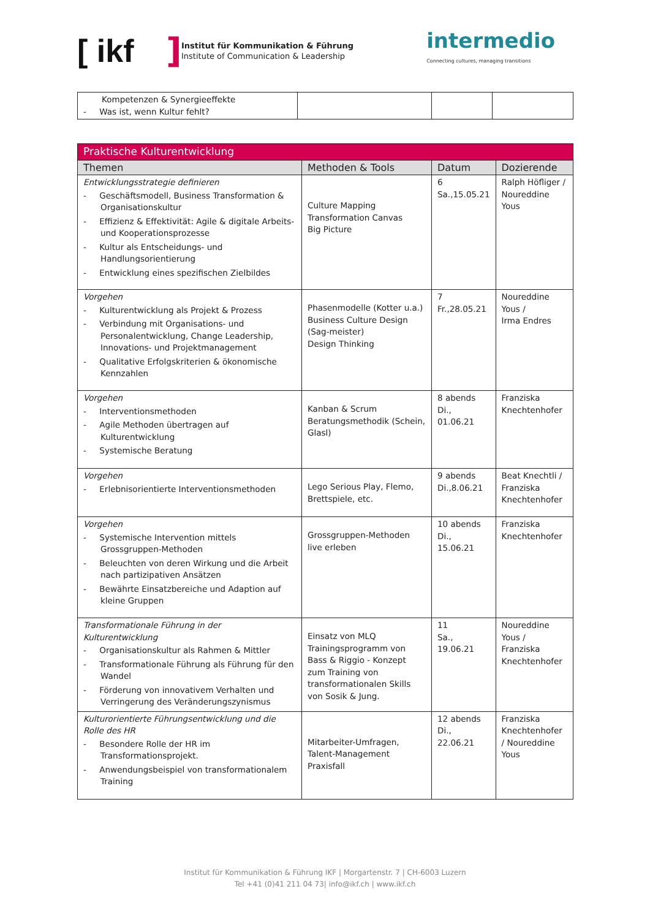[ ikf
]
Institut für Kommunikation & Führung
Institute of Communication & Leadership
intermedio
Connecting cultures, managing transitions
| Kompetenzen & Synergieeffekte - Was ist, wenn Kultur fehlt? | | | |
| Praktische Kulturentwicklung | | | |
| Themen | Methoden & Tools | Datum | Dozierende |
| Entwicklungsstrategie definieren - Geschäftsmodell, Business Transformation & Organisationskultur - Effizienz & Effektivität: Agile & digitale Arbeits- und Kooperationsprozesse - Kultur als Entscheidungs- und Handlungsorientierung - Entwicklung eines spezifischen Zielbildes | Culture Mapping Transformation Canvas Big Picture | 6 Sa.,15.05.21 | Ralph Höfliger / Noureddine Yous |
| Vorgehen - Kulturentwicklung als Projekt & Prozess - Verbindung mit Organisations- und Personalentwicklung, Change Leadership, Innovations- und Projektmanagement - Qualitative Erfolgskriterien & ökonomische Kennzahlen | Phasenmodelle (Kotter u.a.) Business Culture Design (Sag-meister) Design Thinking | 7 Fr.,28.05.21 | Noureddine Yous / Irma Endres |
| Vorgehen - Interventionsmethoden - Agile Methoden übertragen auf Kulturentwicklung - Systemische Beratung | Kanban & Scrum Beratungsmethodik (Schein, Glasl) | 8 abends Di., 01.06.21 | Franziska Knechtenhofer |
| Vorgehen - Erlebnisorientierte Interventionsmethoden | Lego Serious Play, Flemo, Brettspiele, etc. | 9 abends Di.,8.06.21 | Beat Knechtli / Franziska Knechtenhofer |
| Vorgehen - Systemische Intervention mittels Grossgruppen-Methoden - Beleuchten von deren Wirkung und die Arbeit nach partizipativen Ansätzen - Bewährte Einsatzbereiche und Adaption auf kleine Gruppen | Grossgruppen-Methoden live erleben | 10 abends Di., 15.06.21 | Franziska Knechtenhofer |
| Transformationale Führung in der Kulturentwicklung - Organisationskultur als Rahmen & Mittler - Transformationale Führung als Führung für den Wandel - Förderung von innovativem Verhalten und Verringerung des Veränderungszynismus | Einsatz von MLQ Trainingsprogramm von Bass & Riggio - Konzept zum Training von transformationalen Skills von Sosik & Jung. | 11 Sa., 19.06.21 | Noureddine Yous / Franziska Knechtenhofer |
| Kulturorientierte Führungsentwicklung und die Rolle des HR - Besondere Rolle der HR im Transformationsprojekt. - Anwendungsbeispiel von transformationalem Training | Mitarbeiter-Umfragen, Talent-Management Praxisfall | 12 abends Di., 22.06.21 | Franziska Knechtenhofer / Noureddine Yous |
Institut für Kommunikation & Führung IKF | Morgartenstr. 7 | CH-6003 Luzern
Tel +41 (0)41 211 04 73| info@ikf.ch | www.ikf.ch